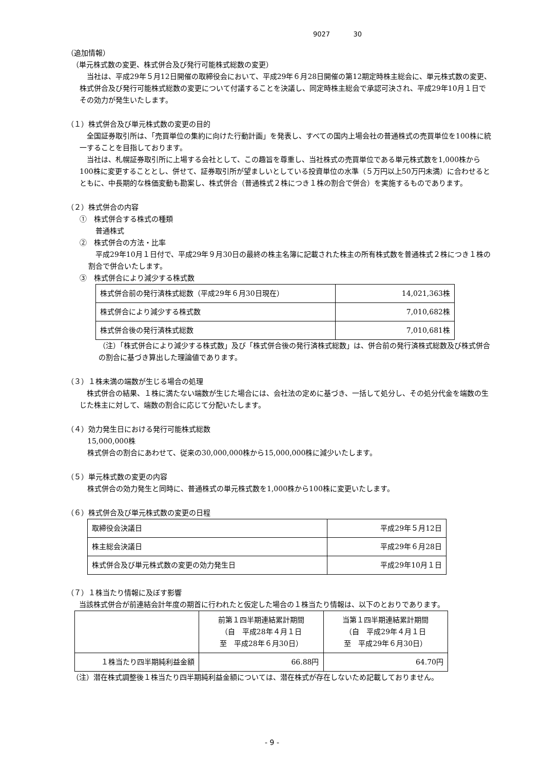9027 30
（追加情報）
（単元株式数の変更、株式併合及び発行可能株式総数の変更）
当社は、平成29年５月12日開催の取締役会において、平成29年６月28日開催の第12期定時株主総会に、単元株式数の変更、株式併合及び発行可能株式総数の変更について付議することを決議し、同定時株主総会で承認可決され、平成29年10月１日でその効力が発生いたします。
（１）株式併合及び単元株式数の変更の目的
全国証券取引所は、「売買単位の集約に向けた行動計画」を発表し、すべての国内上場会社の普通株式の売買単位を100株に統一することを目指しております。
当社は、札幌証券取引所に上場する会社として、この趣旨を尊重し、当社株式の売買単位である単元株式数を1,000株から100株に変更することとし、併せて、証券取引所が望ましいとしている投資単位の水準（５万円以上50万円未満）に合わせるとともに、中長期的な株価変動も勘案し、株式併合（普通株式２株につき１株の割合で併合）を実施するものであります。
（２）株式併合の内容
①　株式併合する株式の種類
普通株式
②　株式併合の方法・比率
平成29年10月１日付で、平成29年９月30日の最終の株主名簿に記載された株主の所有株式数を普通株式２株につき１株の割合で併合いたします。
③　株式併合により減少する株式数
| 株式併合前の発行済株式総数（平成29年６月30日現在） | 14,021,363株 |
| 株式併合により減少する株式数 | 7,010,682株 |
| 株式併合後の発行済株式総数 | 7,010,681株 |
（注）「株式併合により減少する株式数」及び「株式併合後の発行済株式総数」は、併合前の発行済株式総数及び株式併合の割合に基づき算出した理論値であります。
（３）１株未満の端数が生じる場合の処理
株式併合の結果、１株に満たない端数が生じた場合には、会社法の定めに基づき、一括して処分し、その処分代金を端数の生じた株主に対して、端数の割合に応じて分配いたします。
（４）効力発生日における発行可能株式総数
15,000,000株
株式併合の割合にあわせて、従来の30,000,000株から15,000,000株に減少いたします。
（５）単元株式数の変更の内容
株式併合の効力発生と同時に、普通株式の単元株式数を1,000株から100株に変更いたします。
（６）株式併合及び単元株式数の変更の日程
| 取締役会決議日 | 平成29年５月12日 |
| 株主総会決議日 | 平成29年６月28日 |
| 株式併合及び単元株式数の変更の効力発生日 | 平成29年10月１日 |
（７）１株当たり情報に及ぼす影響
当該株式併合が前連結会計年度の期首に行われたと仮定した場合の１株当たり情報は、以下のとおりであります。
| | 前第１四半期連結累計期間 （自 平成28年４月１日 至 平成28年６月30日） | 当第１四半期連結累計期間 （自 平成29年４月１日 至 平成29年６月30日） |
| １株当たり四半期純利益金額 | 66.88円 | 64.70円 |
（注）潜在株式調整後１株当たり四半期純利益金額については、潜在株式が存在しないため記載しておりません。
- 9 -